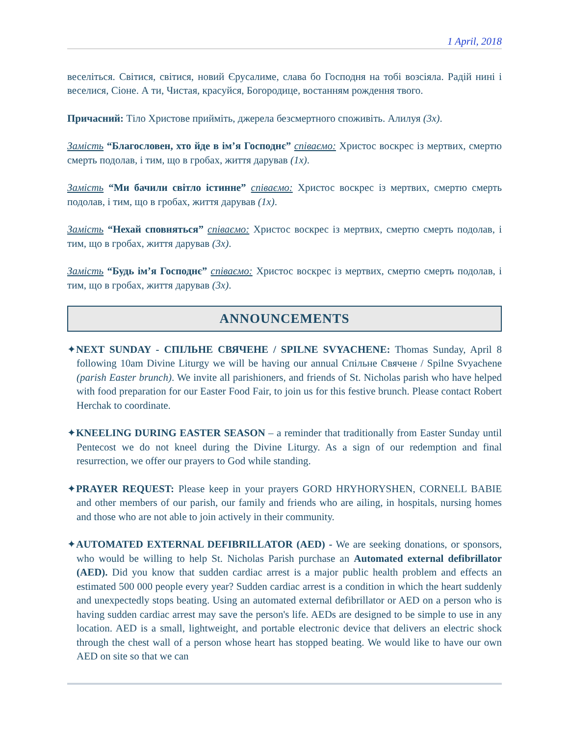1 April, 2018
веселіться. Світися, світися, новий Єрусалиме, слава бо Господня на тобі возсіяла. Радій нині і веселися, Сіоне. А ти, Чистая, красуйся, Богородице, востанням рождення твого.
Причасний: Тіло Христове прийміть, джерела безсмертного споживіть. Алилуя (3x).
Замість “Благословен, хто йде в ім’я Господнє” співаємо: Христос воскрес із мертвих, смертю смерть подолав, і тим, що в гробах, життя дарував (1x).
Замість “Ми бачили світло істинне” співаємо: Христос воскрес із мертвих, смертю смерть подолав, і тим, що в гробах, життя дарував (1x).
Замість “Нехай сповняться” співаємо: Христос воскрес із мертвих, смертю смерть подолав, і тим, що в гробах, життя дарував (3x).
Замість “Будь ім’я Господнє” співаємо: Христос воскрес із мертвих, смертю смерть подолав, і тим, що в гробах, життя дарував (3x).
ANNOUNCEMENTS
✦NEXT SUNDAY - СПІЛЬНЕ СВЯЧЕНЕ / SPILNE SVYACHENE: Thomas Sunday, April 8 following 10am Divine Liturgy we will be having our annual Спільне Свячене / Spilne Svyachene (parish Easter brunch). We invite all parishioners, and friends of St. Nicholas parish who have helped with food preparation for our Easter Food Fair, to join us for this festive brunch. Please contact Robert Herchak to coordinate.
✦KNEELING DURING EASTER SEASON – a reminder that traditionally from Easter Sunday until Pentecost we do not kneel during the Divine Liturgy. As a sign of our redemption and final resurrection, we offer our prayers to God while standing.
✦PRAYER REQUEST: Please keep in your prayers GORD HRYHORYSHEN, CORNELL BABIE and other members of our parish, our family and friends who are ailing, in hospitals, nursing homes and those who are not able to join actively in their community.
✦AUTOMATED EXTERNAL DEFIBRILLATOR (AED) - We are seeking donations, or sponsors, who would be willing to help St. Nicholas Parish purchase an Automated external defibrillator (AED). Did you know that sudden cardiac arrest is a major public health problem and effects an estimated 500 000 people every year? Sudden cardiac arrest is a condition in which the heart suddenly and unexpectedly stops beating. Using an automated external defibrillator or AED on a person who is having sudden cardiac arrest may save the person's life. AEDs are designed to be simple to use in any location. AED is a small, lightweight, and portable electronic device that delivers an electric shock through the chest wall of a person whose heart has stopped beating. We would like to have our own AED on site so that we can